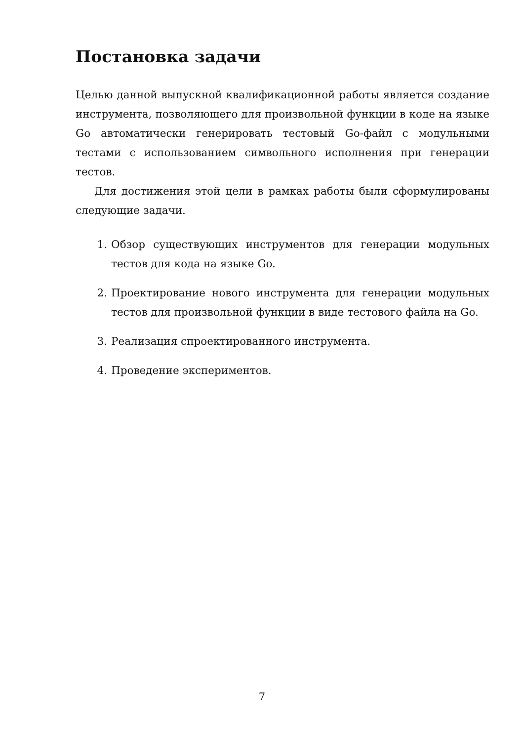Постановка задачи
Целью данной выпускной квалификационной работы является создание инструмента, позволяющего для произвольной функции в коде на языке Go автоматически генерировать тестовый Go-файл с модульными тестами с использованием символьного исполнения при генерации тестов.
Для достижения этой цели в рамках работы были сформулированы следующие задачи.
1. Обзор существующих инструментов для генерации модульных тестов для кода на языке Go.
2. Проектирование нового инструмента для генерации модульных тестов для произвольной функции в виде тестового файла на Go.
3. Реализация спроектированного инструмента.
4. Проведение экспериментов.
7